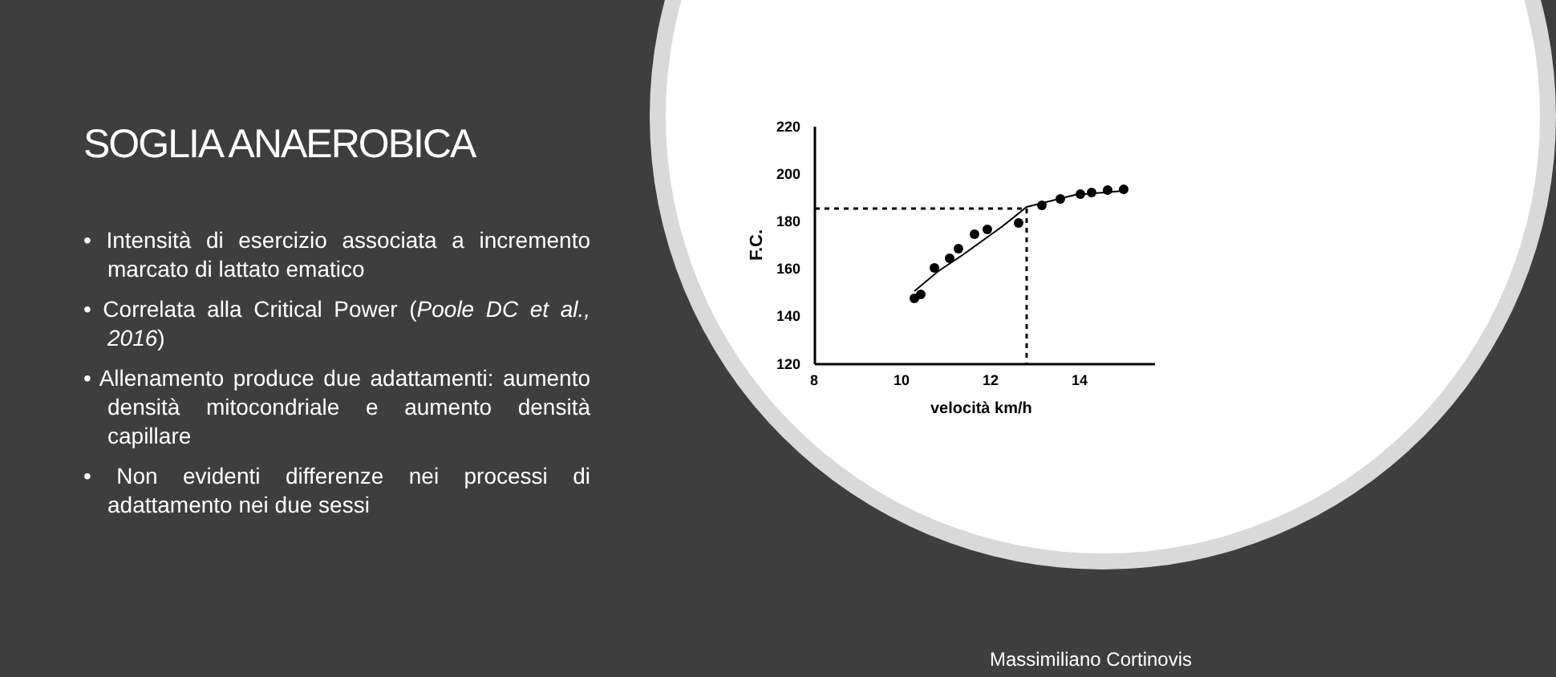SOGLIA ANAEROBICA
• Intensità di esercizio associata a incremento marcato di lattato ematico
• Correlata alla Critical Power (Poole DC et al., 2016)
• Allenamento produce due adattamenti: aumento densità mitocondriale e aumento densità capillare
• Non evidenti differenze nei processi di adattamento nei due sessi
220
200
180
160
140
120
8
10
12
14
velocità km/h
F.C.
Massimiliano Cortinovis